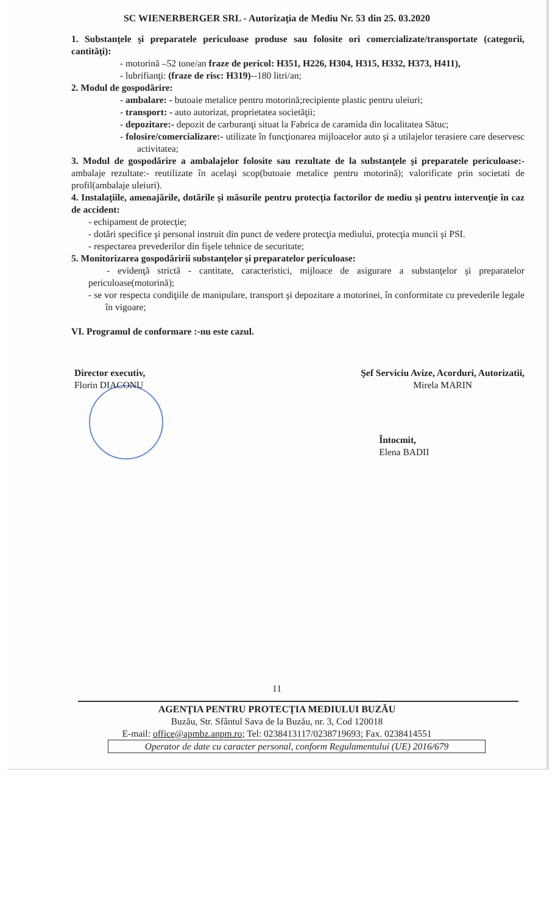SC WIENERBERGER SRL - Autorizaţia de Mediu Nr. 53 din 25. 03.2020
1. Substanţele şi preparatele periculoase produse sau folosite ori comercializate/transportate (categorii, cantităţi):
- motorină –52 tone/an fraze de pericol: H351, H226, H304, H315, H332, H373, H411),
- lubrifianţi: (fraze de risc: H319)--180 litri/an;
2. Modul de gospodărire:
- ambalare: - butoaie metalice pentru motorină;recipiente plastic pentru uleiuri;
- transport: - auto autorizat, proprietatea societăţii;
- depozitare:- depozit de carburanţi situat la Fabrica de caramida din localitatea Sătuc;
- folosire/comercializare:- utilizate în funcţionarea mijloacelor auto şi a utilajelor terasiere care deservesc activitatea;
3. Modul de gospodărire a ambalajelor folosite sau rezultate de la substanţele şi preparatele periculoase:- ambalaje rezultate:- reutilizate în acelaşi scop(butoaie metalice pentru motorină); valorificate prin societati de profil(ambalaje uleiuri).
4. Instalaţiile, amenajările, dotările şi măsurile pentru protecţia factorilor de mediu şi pentru intervenţie în caz de accident:
- echipament de protecţie;
- dotări specifice şi personal instruit din punct de vedere protecţia mediului, protecţia muncii şi PSI.
- respectarea prevederilor din fişele tehnice de securitate;
5. Monitorizarea gospodăririi substanţelor şi preparatelor periculoase:
- evidenţă strictă - cantitate, caracteristici, mijloace de asigurare a substanţelor şi preparatelor periculoase(motorină);
- se vor respecta condiţiile de manipulare, transport şi depozitare a motorinei, în conformitate cu prevederile legale în vigoare;
VI. Programul de conformare :-nu este cazul.
Director executiv,
Florin DIACONU
Şef Serviciu Avize, Acorduri, Autorizatii,
Mirela MARIN
Întocmit,
Elena BADII
11
AGENŢIA PENTRU PROTECŢIA MEDIULUI BUZĂU
Buzău, Str. Sfântul Sava de la Buzău, nr. 3, Cod 120018
E-mail: office@apmbz.anpm.ro; Tel: 0238413117/0238719693; Fax. 0238414551
Operator de date cu caracter personal, conform Regulamentului (UE) 2016/679